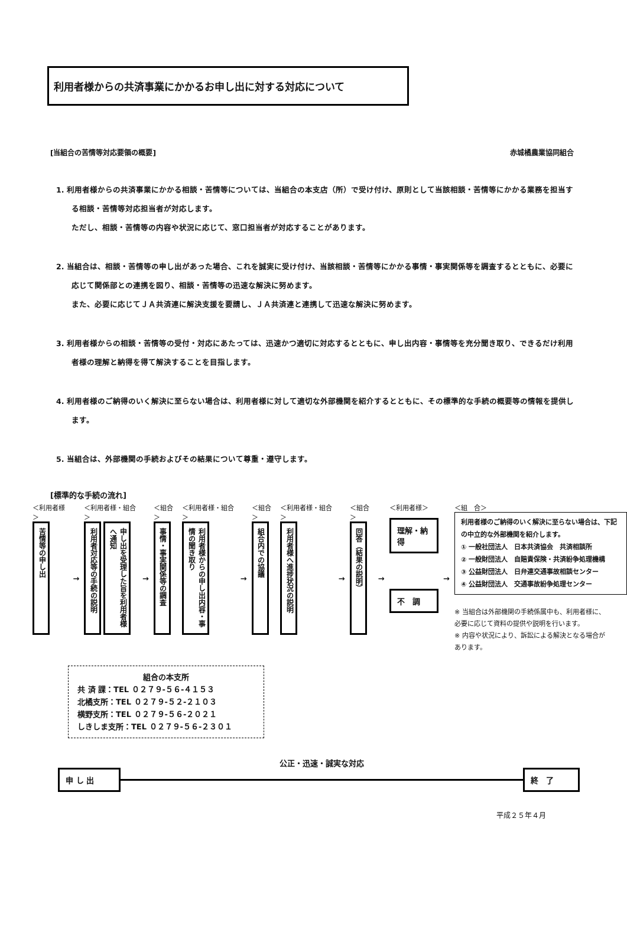利用者様からの共済事業にかかるお申し出に対する対応について
[当組合の苦情等対応要領の概要] 赤城橘農業協同組合
1. 利用者様からの共済事業にかかる相談・苦情等については、当組合の本支店（所）で受け付け、原則として当該相談・苦情等にかかる業務を担当する相談・苦情等対応担当者が対応します。
ただし、相談・苦情等の内容や状況に応じて、窓口担当者が対応することがあります。
2. 当組合は、相談・苦情等の申し出があった場合、これを誠実に受け付け、当該相談・苦情等にかかる事情・事実関係等を調査するとともに、必要に応じて関係部との連携を図り、相談・苦情等の迅速な解決に努めます。
また、必要に応じてＪＡ共済連に解決支援を要請し、ＪＡ共済連と連携して迅速な解決に努めます。
3. 利用者様からの相談・苦情等の受付・対応にあたっては、迅速かつ適切に対応するとともに、申し出内容・事情等を充分聞き取り、できるだけ利用者様の理解と納得を得て解決することを目指します。
4. 利用者様のご納得のいく解決に至らない場合は、利用者様に対して適切な外部機関を紹介するとともに、その標準的な手続の概要等の情報を提供します。
5. 当組合は、外部機関の手続およびその結果について尊重・遵守します。
[標準的な手続の流れ]
＜利用者様＞
苦情等の申し出
→
＜利用者様・組合＞
利用者対応等の手続の説明
申し出を受理した旨を利用者様へ通知
→
＜組合＞
事情・事実関係等の調査
＜利用者様・組合＞
利用者様からの申し出内容・事情の聞き取り
→
＜組合＞
組合内での協議
＜利用者様・組合＞
利用者様へ進捗状況の説明
→
＜組合＞
回答（結果の説明）
→
＜利用者様＞
理解・納得
不　調
→
＜組　合＞
利用者様のご納得のいく解決に至らない場合は、下記の中立的な外部機関を紹介します。
① 一般社団法人　日本共済協会　共済相談所
② 一般財団法人　自賠責保険・共済紛争処理機構
③ 公益財団法人　日弁連交通事故相談センター
④ 公益財団法人　交通事故紛争処理センター
※ 当組合は外部機関の手続係属中も、利用者様に、必要に応じて資料の提供や説明を行います。
※ 内容や状況により、訴訟による解決となる場合があります。
組合の本支所
共 済 課：TEL ０２７９-５６-４１５３
北橘支所：TEL ０２７９-５２-２１０３
横野支所：TEL ０２７９-５６-２０２１
しきしま支所：TEL ０２７９-５６-２３０１
申 し 出
公正・迅速・誠実な対応
終　了
平成２５年４月